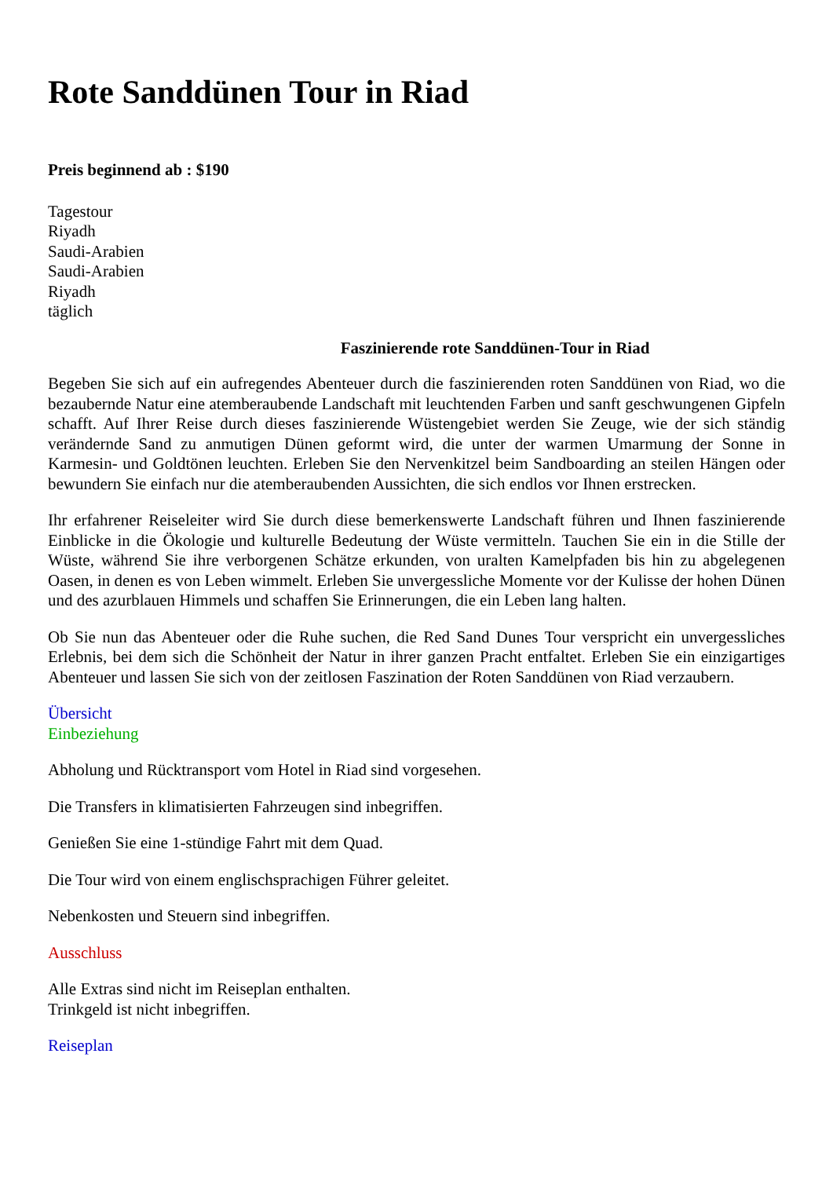Rote Sanddünen Tour in Riad
Preis beginnend ab : $190
Tagestour
Riyadh
Saudi-Arabien
Saudi-Arabien
Riyadh
täglich
Faszinierende rote Sanddünen-Tour in Riad
Begeben Sie sich auf ein aufregendes Abenteuer durch die faszinierenden roten Sanddünen von Riad, wo die bezaubernde Natur eine atemberaubende Landschaft mit leuchtenden Farben und sanft geschwungenen Gipfeln schafft. Auf Ihrer Reise durch dieses faszinierende Wüstengebiet werden Sie Zeuge, wie der sich ständig verändernde Sand zu anmutigen Dünen geformt wird, die unter der warmen Umarmung der Sonne in Karmesin- und Goldtönen leuchten. Erleben Sie den Nervenkitzel beim Sandboarding an steilen Hängen oder bewundern Sie einfach nur die atemberaubenden Aussichten, die sich endlos vor Ihnen erstrecken.
Ihr erfahrener Reiseleiter wird Sie durch diese bemerkenswerte Landschaft führen und Ihnen faszinierende Einblicke in die Ökologie und kulturelle Bedeutung der Wüste vermitteln. Tauchen Sie ein in die Stille der Wüste, während Sie ihre verborgenen Schätze erkunden, von uralten Kamelpfaden bis hin zu abgelegenen Oasen, in denen es von Leben wimmelt. Erleben Sie unvergessliche Momente vor der Kulisse der hohen Dünen und des azurblauen Himmels und schaffen Sie Erinnerungen, die ein Leben lang halten.
Ob Sie nun das Abenteuer oder die Ruhe suchen, die Red Sand Dunes Tour verspricht ein unvergessliches Erlebnis, bei dem sich die Schönheit der Natur in ihrer ganzen Pracht entfaltet. Erleben Sie ein einzigartiges Abenteuer und lassen Sie sich von der zeitlosen Faszination der Roten Sanddünen von Riad verzaubern.
Übersicht
Einbeziehung
Abholung und Rücktransport vom Hotel in Riad sind vorgesehen.
Die Transfers in klimatisierten Fahrzeugen sind inbegriffen.
Genießen Sie eine 1-stündige Fahrt mit dem Quad.
Die Tour wird von einem englischsprachigen Führer geleitet.
Nebenkosten und Steuern sind inbegriffen.
Ausschluss
Alle Extras sind nicht im Reiseplan enthalten.
Trinkgeld ist nicht inbegriffen.
Reiseplan